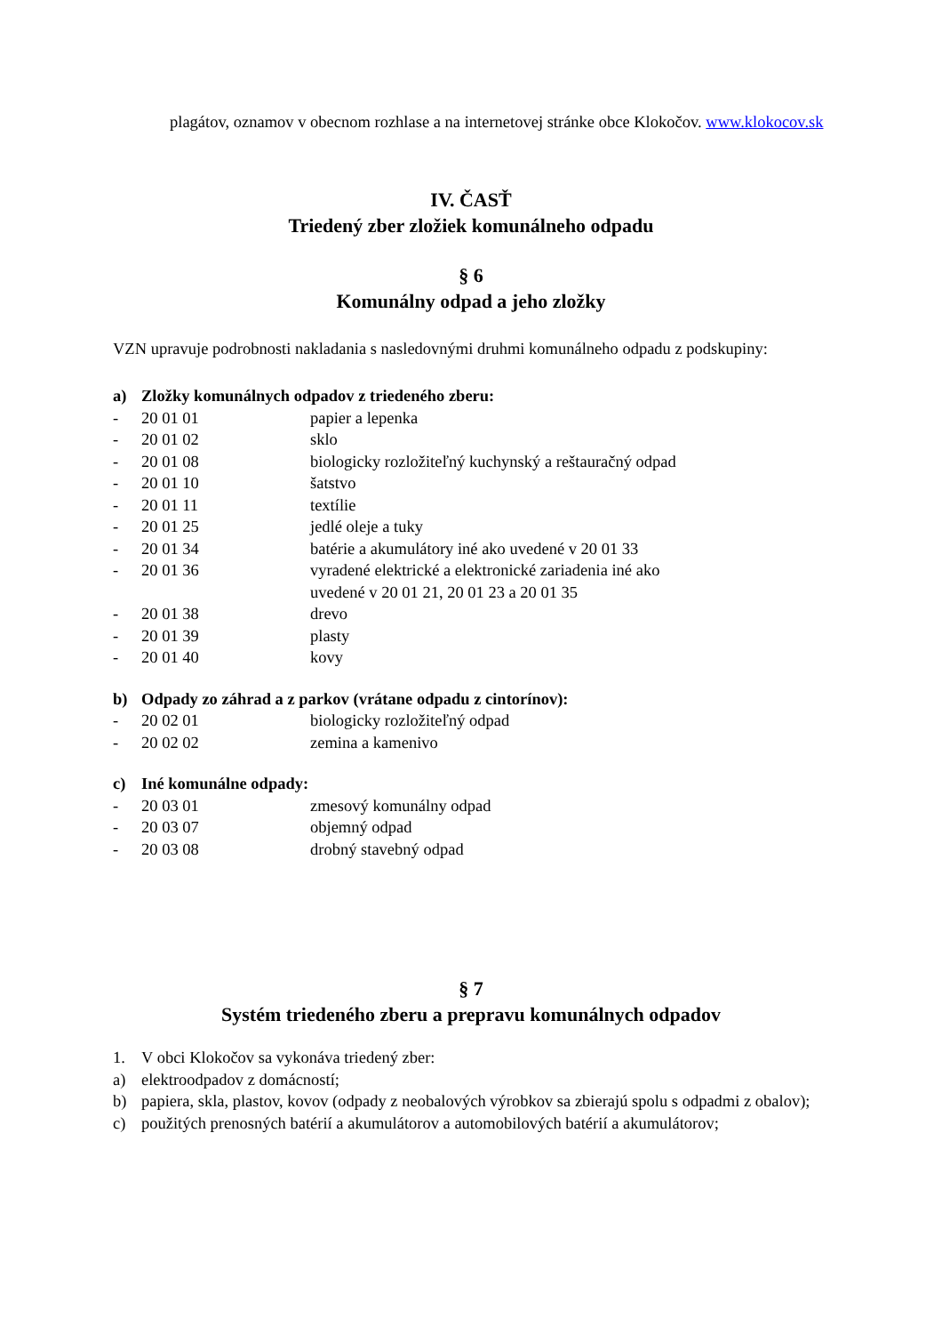plagátov, oznamov v obecnom rozhlase a na internetovej stránke obce Klokočov. www.klokocov.sk
IV. ČASŤ
Triedený zber zložiek komunálneho odpadu
§ 6
Komunálny odpad a jeho zložky
VZN upravuje podrobnosti nakladania s nasledovnými druhmi komunálneho odpadu z podskupiny:
a) Zložky komunálnych odpadov z triedeného zberu:
- 20 01 01 papier a lepenka
- 20 01 02 sklo
- 20 01 08 biologicky rozložiteľný kuchynský a reštauračný odpad
- 20 01 10 šatstvo
- 20 01 11 textílie
- 20 01 25 jedlé oleje a tuky
- 20 01 34 batérie a akumulátory iné ako uvedené v 20 01 33
- 20 01 36 vyradené elektrické a elektronické zariadenia iné ako
uvedené v 20 01 21, 20 01 23 a 20 01 35
- 20 01 38 drevo
- 20 01 39 plasty
- 20 01 40 kovy
b) Odpady zo záhrad a z parkov (vrátane odpadu z cintorínov):
- 20 02 01 biologicky rozložiteľný odpad
- 20 02 02 zemina a kamenivo
c) Iné komunálne odpady:
- 20 03 01 zmesový komunálny odpad
- 20 03 07 objemný odpad
- 20 03 08 drobný stavebný odpad
§ 7
Systém triedeného zberu a prepravu komunálnych odpadov
1. V obci Klokočov sa vykonáva triedený zber:
a) elektroodpadov z domácností;
b)
papiera, skla, plastov, kovov (odpady z neobalových výrobkov sa zbierajú spolu s odpadmi z obalov);
c)
použitých prenosných batérií a akumulátorov a automobilových batérií a akumulátorov;